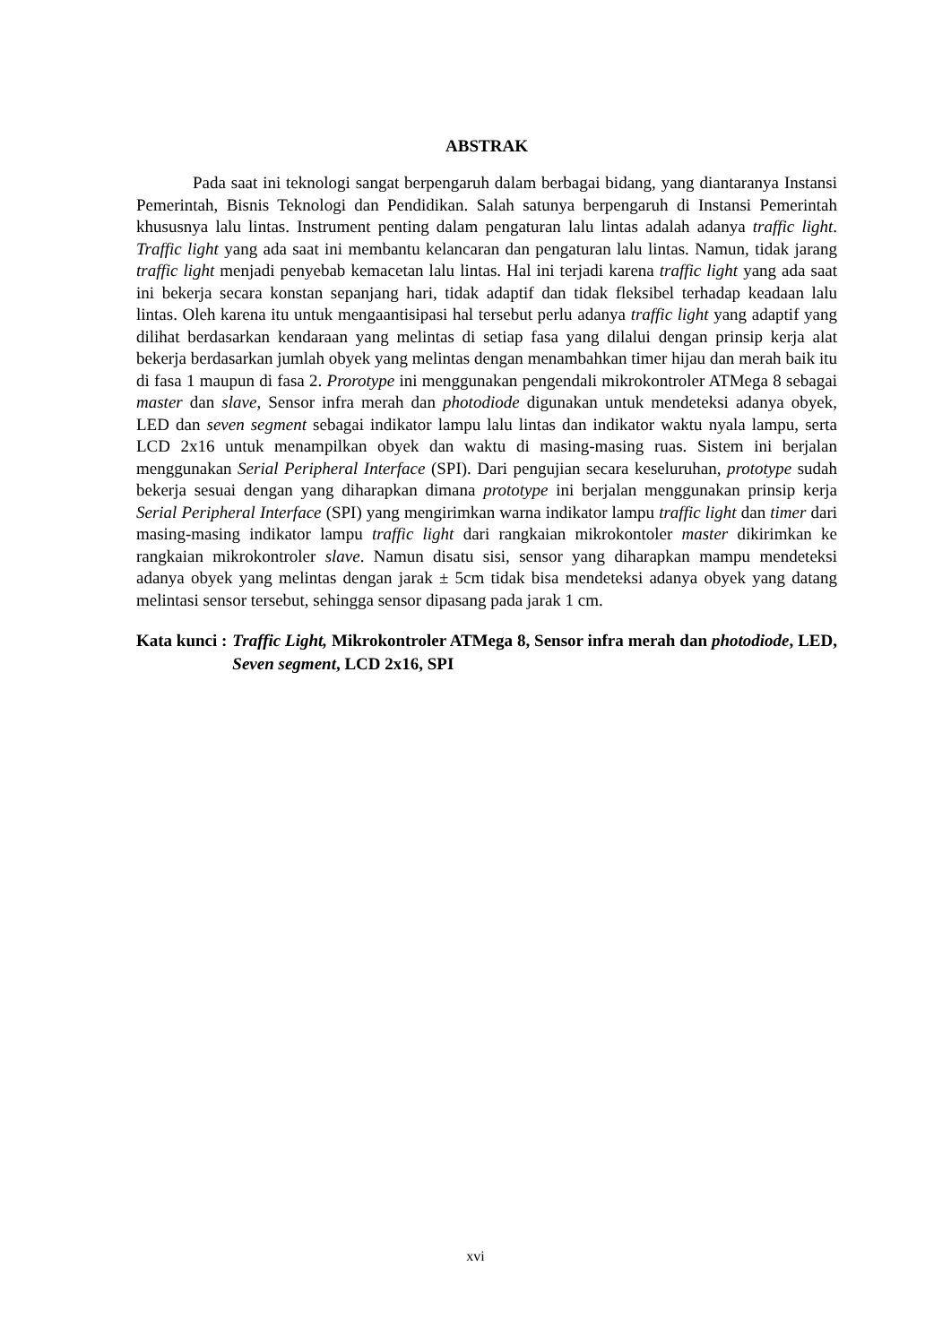ABSTRAK
Pada saat ini teknologi sangat berpengaruh dalam berbagai bidang, yang diantaranya Instansi Pemerintah, Bisnis Teknologi dan Pendidikan. Salah satunya berpengaruh di Instansi Pemerintah khususnya lalu lintas. Instrument penting dalam pengaturan lalu lintas adalah adanya traffic light. Traffic light yang ada saat ini membantu kelancaran dan pengaturan lalu lintas. Namun, tidak jarang traffic light menjadi penyebab kemacetan lalu lintas. Hal ini terjadi karena traffic light yang ada saat ini bekerja secara konstan sepanjang hari, tidak adaptif dan tidak fleksibel terhadap keadaan lalu lintas. Oleh karena itu untuk mengaantisipasi hal tersebut perlu adanya traffic light yang adaptif yang dilihat berdasarkan kendaraan yang melintas di setiap fasa yang dilalui dengan prinsip kerja alat bekerja berdasarkan jumlah obyek yang melintas dengan menambahkan timer hijau dan merah baik itu di fasa 1 maupun di fasa 2. Prorotype ini menggunakan pengendali mikrokontroler ATMega 8 sebagai master dan slave, Sensor infra merah dan photodiode digunakan untuk mendeteksi adanya obyek, LED dan seven segment sebagai indikator lampu lalu lintas dan indikator waktu nyala lampu, serta LCD 2x16 untuk menampilkan obyek dan waktu di masing-masing ruas. Sistem ini berjalan menggunakan Serial Peripheral Interface (SPI). Dari pengujian secara keseluruhan, prototype sudah bekerja sesuai dengan yang diharapkan dimana prototype ini berjalan menggunakan prinsip kerja Serial Peripheral Interface (SPI) yang mengirimkan warna indikator lampu traffic light dan timer dari masing-masing indikator lampu traffic light dari rangkaian mikrokontoler master dikirimkan ke rangkaian mikrokontroler slave. Namun disatu sisi, sensor yang diharapkan mampu mendeteksi adanya obyek yang melintas dengan jarak ± 5cm tidak bisa mendeteksi adanya obyek yang datang melintasi sensor tersebut, sehingga sensor dipasang pada jarak 1 cm.
Kata kunci : Traffic Light, Mikrokontroler ATMega 8, Sensor infra merah dan photodiode, LED, Seven segment, LCD 2x16, SPI
xvi